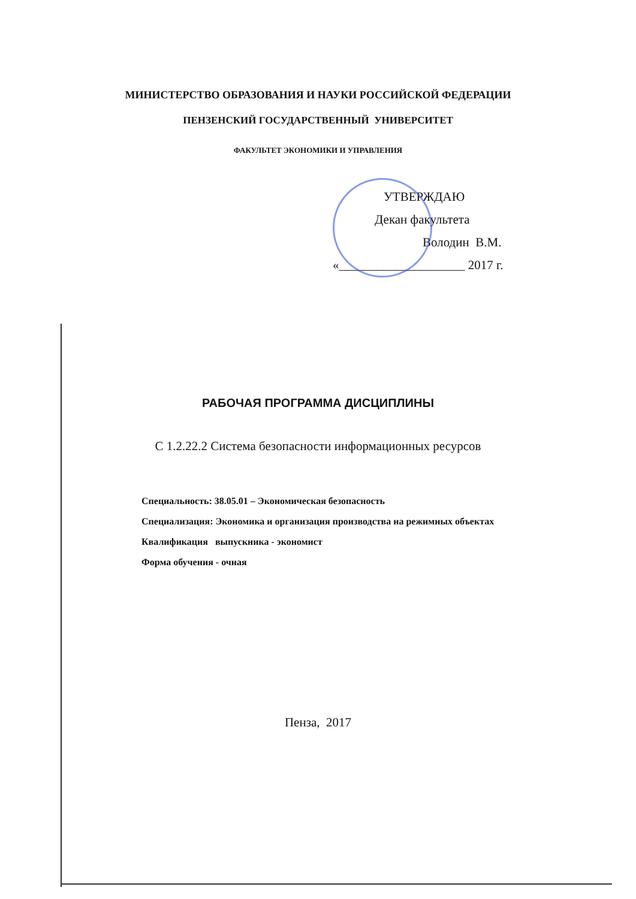МИНИСТЕРСТВО ОБРАЗОВАНИЯ И НАУКИ РОССИЙСКОЙ ФЕДЕРАЦИИ
ПЕНЗЕНСКИЙ ГОСУДАРСТВЕННЫЙ УНИВЕРСИТЕТ
ФАКУЛЬТЕТ ЭКОНОМИКИ И УПРАВЛЕНИЯ
УТВЕРЖДАЮ
Декан факультета
Володин В.М.
«____________________ 2017 г.
РАБОЧАЯ ПРОГРАММА ДИСЦИПЛИНЫ
С 1.2.22.2 Система безопасности информационных ресурсов
Специальность: 38.05.01 – Экономическая безопасность
Специализация: Экономика и организация производства на режимных объектах
Квалификация выпускника - экономист
Форма обучения - очная
Пенза, 2017